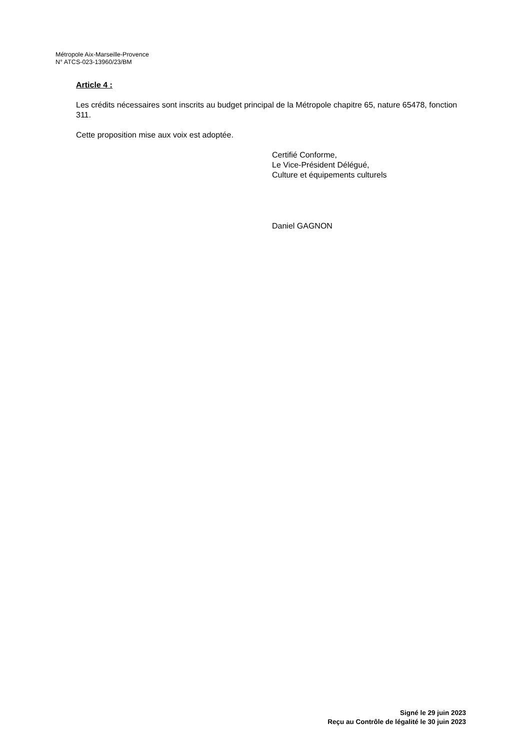Métropole Aix-Marseille-Provence
N° ATCS-023-13960/23/BM
Article 4 :
Les crédits nécessaires sont inscrits au budget principal de la Métropole chapitre 65, nature 65478, fonction 311.
Cette proposition mise aux voix est adoptée.
Certifié Conforme,
Le Vice-Président Délégué,
Culture et équipements culturels
Daniel GAGNON
Signé le 29 juin 2023
Reçu au Contrôle de légalité le 30 juin 2023